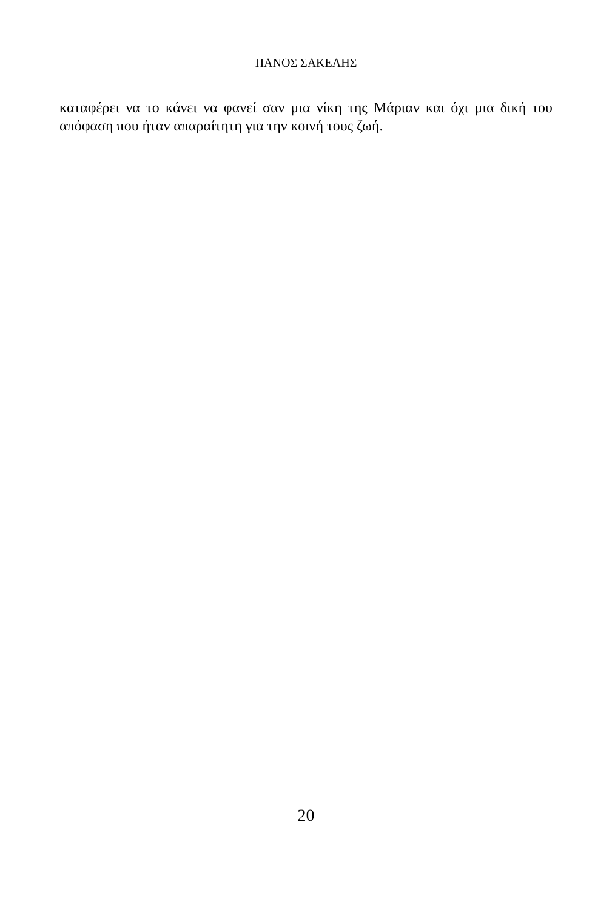ΠΑΝΟΣ ΣΑΚΕΛΗΣ
καταφέρει να το κάνει να φανεί σαν μια νίκη της Μάριαν και όχι μια δική του απόφαση που ήταν απαραίτητη για την κοινή τους ζωή.
20